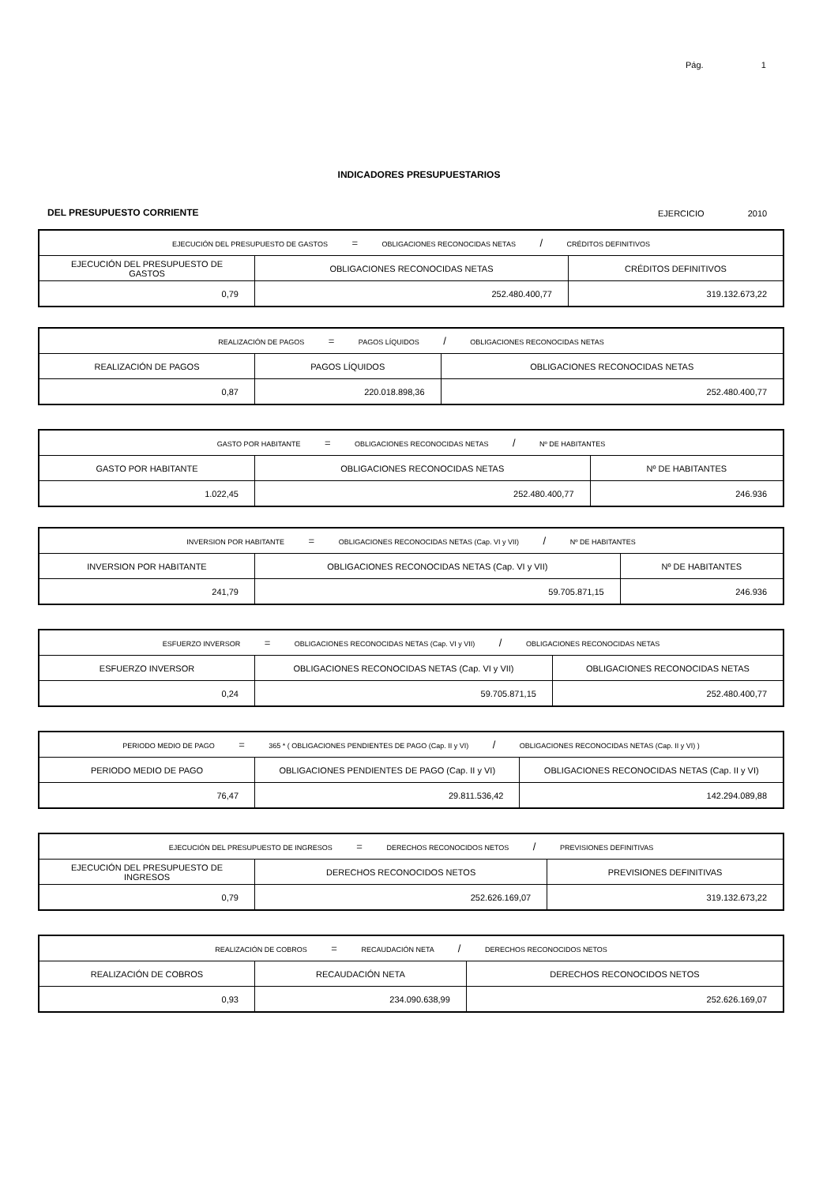Pág. 1
INDICADORES PRESUPUESTARIOS
DEL PRESUPUESTO CORRIENTE EJERCICIO 2010
| EJECUCIÓN DEL PRESUPUESTO DE GASTOS = OBLIGACIONES RECONOCIDAS NETAS / CRÉDITOS DEFINITIVOS | | |
| EJECUCIÓN DEL PRESUPUESTO DE GASTOS | OBLIGACIONES RECONOCIDAS NETAS | CRÉDITOS DEFINITIVOS |
| 0,79 | 252.480.400,77 | 319.132.673,22 |
| REALIZACIÓN DE PAGOS = PAGOS LÍQUIDOS / OBLIGACIONES RECONOCIDAS NETAS | | |
| REALIZACIÓN DE PAGOS | PAGOS LÍQUIDOS | OBLIGACIONES RECONOCIDAS NETAS |
| 0,87 | 220.018.898,36 | 252.480.400,77 |
| GASTO POR HABITANTE = OBLIGACIONES RECONOCIDAS NETAS / Nº DE HABITANTES | | |
| GASTO POR HABITANTE | OBLIGACIONES RECONOCIDAS NETAS | Nº DE HABITANTES |
| 1.022,45 | 252.480.400,77 | 246.936 |
| INVERSION POR HABITANTE = OBLIGACIONES RECONOCIDAS NETAS (Cap. VI y VII) / Nº DE HABITANTES | | |
| INVERSION POR HABITANTE | OBLIGACIONES RECONOCIDAS NETAS (Cap. VI y VII) | Nº DE HABITANTES |
| 241,79 | 59.705.871,15 | 246.936 |
| ESFUERZO INVERSOR = OBLIGACIONES RECONOCIDAS NETAS (Cap. VI y VII) / OBLIGACIONES RECONOCIDAS NETAS | | |
| ESFUERZO INVERSOR | OBLIGACIONES RECONOCIDAS NETAS (Cap. VI y VII) | OBLIGACIONES RECONOCIDAS NETAS |
| 0,24 | 59.705.871,15 | 252.480.400,77 |
| PERIODO MEDIO DE PAGO = 365 * ( OBLIGACIONES PENDIENTES DE PAGO (Cap. II y VI) / OBLIGACIONES RECONOCIDAS NETAS (Cap. II y VI) ) | | |
| PERIODO MEDIO DE PAGO | OBLIGACIONES PENDIENTES DE PAGO (Cap. II y VI) | OBLIGACIONES RECONOCIDAS NETAS (Cap. II y VI) |
| 76,47 | 29.811.536,42 | 142.294.089,88 |
| EJECUCIÓN DEL PRESUPUESTO DE INGRESOS = DERECHOS RECONOCIDOS NETOS / PREVISIONES DEFINITIVAS | | |
| EJECUCIÓN DEL PRESUPUESTO DE INGRESOS | DERECHOS RECONOCIDOS NETOS | PREVISIONES DEFINITIVAS |
| 0,79 | 252.626.169,07 | 319.132.673,22 |
| REALIZACIÓN DE COBROS = RECAUDACIÓN NETA / DERECHOS RECONOCIDOS NETOS | | |
| REALIZACIÓN DE COBROS | RECAUDACIÓN NETA | DERECHOS RECONOCIDOS NETOS |
| 0,93 | 234.090.638,99 | 252.626.169,07 |